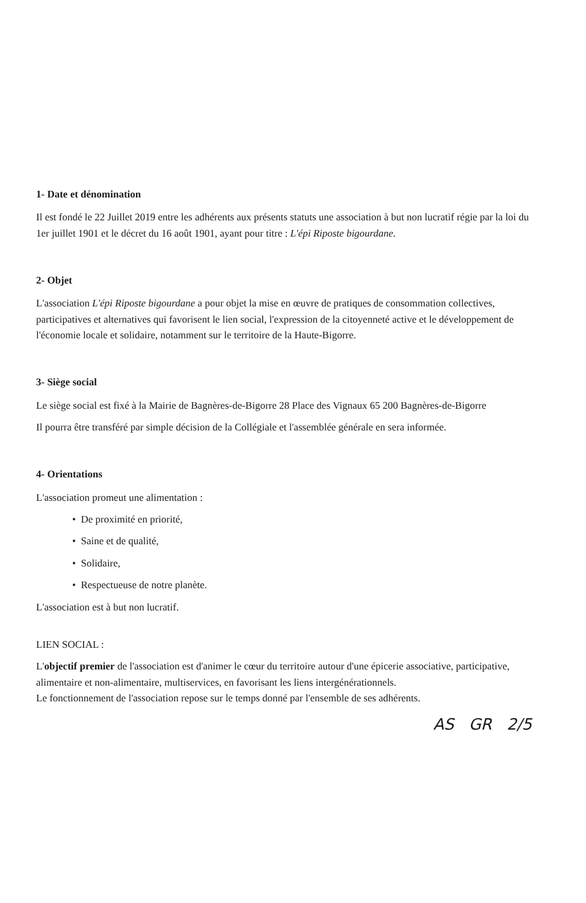1- Date et dénomination
Il est fondé le 22 Juillet 2019 entre les adhérents aux présents statuts une association à but non lucratif régie par la loi du 1er juillet 1901 et le décret du 16 août 1901, ayant pour titre : L'épi Riposte bigourdane.
2- Objet
L'association L'épi Riposte bigourdane a pour objet la mise en œuvre de pratiques de consommation collectives, participatives et alternatives qui favorisent le lien social, l'expression de la citoyenneté active et le développement de l'économie locale et solidaire, notamment sur le territoire de la Haute-Bigorre.
3- Siège social
Le siège social est fixé à la Mairie de Bagnères-de-Bigorre 28 Place des Vignaux 65 200 Bagnères-de-Bigorre
Il pourra être transféré par simple décision de la Collégiale et l'assemblée générale en sera informée.
4- Orientations
L'association promeut une alimentation :
• De proximité en priorité,
• Saine et de qualité,
• Solidaire,
• Respectueuse de notre planète.
L'association est à but non lucratif.
LIEN SOCIAL :
L'objectif premier de l'association est d'animer le cœur du territoire autour d'une épicerie associative, participative, alimentaire et non-alimentaire, multiservices, en favorisant les liens intergénérationnels.
Le fonctionnement de l'association repose sur le temps donné par l'ensemble de ses adhérents.
AS GR 2/5